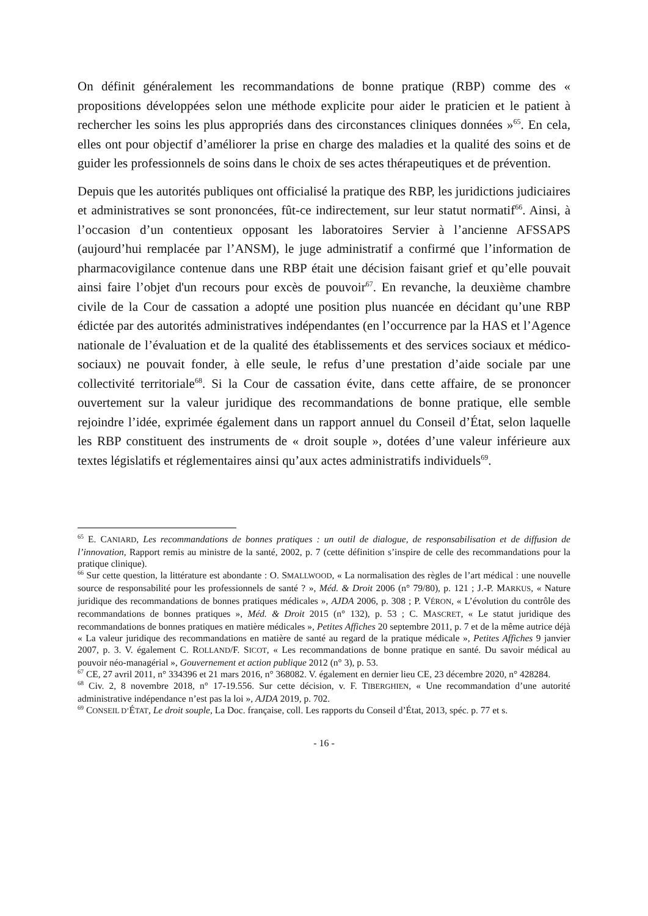On définit généralement les recommandations de bonne pratique (RBP) comme des « propositions développées selon une méthode explicite pour aider le praticien et le patient à rechercher les soins les plus appropriés dans des circonstances cliniques données »<sup>65</sup>. En cela, elles ont pour objectif d’améliorer la prise en charge des maladies et la qualité des soins et de guider les professionnels de soins dans le choix de ses actes thérapeutiques et de prévention.
Depuis que les autorités publiques ont officialisé la pratique des RBP, les juridictions judiciaires et administratives se sont prononcées, fût-ce indirectement, sur leur statut normatif<sup>66</sup>. Ainsi, à l’occasion d’un contentieux opposant les laboratoires Servier à l’ancienne AFSSAPS (aujourd’hui remplacée par l’ANSM), le juge administratif a confirmé que l’information de pharmacovigilance contenue dans une RBP était une décision faisant grief et qu’elle pouvait ainsi faire l’objet d'un recours pour excès de pouvoir<sup>67</sup>. En revanche, la deuxième chambre civile de la Cour de cassation a adopté une position plus nuancée en décidant qu’une RBP édictée par des autorités administratives indépendantes (en l’occurrence par la HAS et l’Agence nationale de l’évaluation et de la qualité des établissements et des services sociaux et médico-sociaux) ne pouvait fonder, à elle seule, le refus d’une prestation d’aide sociale par une collectivité territoriale<sup>68</sup>. Si la Cour de cassation évite, dans cette affaire, de se prononcer ouvertement sur la valeur juridique des recommandations de bonne pratique, elle semble rejoindre l’idée, exprimée également dans un rapport annuel du Conseil d’État, selon laquelle les RBP constituent des instruments de « droit souple », dotées d’une valeur inférieure aux textes législatifs et réglementaires ainsi qu’aux actes administratifs individuels<sup>69</sup>.
<sup>65</sup> E. CANIARD, Les recommandations de bonnes pratiques : un outil de dialogue, de responsabilisation et de diffusion de l’innovation, Rapport remis au ministre de la santé, 2002, p. 7 (cette définition s’inspire de celle des recommandations pour la pratique clinique).
<sup>66</sup> Sur cette question, la littérature est abondante : O. SMALLWOOD, « La normalisation des règles de l’art médical : une nouvelle source de responsabilité pour les professionnels de santé ? », Méd. & Droit 2006 (n° 79/80), p. 121 ; J.-P. MARKUS, « Nature juridique des recommandations de bonnes pratiques médicales », AJDA 2006, p. 308 ; P. VÉRON, « L’évolution du contrôle des recommandations de bonnes pratiques », Méd. & Droit 2015 (n° 132), p. 53 ; C. MASCRET, « Le statut juridique des recommandations de bonnes pratiques en matière médicales », Petites Affiches 20 septembre 2011, p. 7 et de la même autrice déjà « La valeur juridique des recommandations en matière de santé au regard de la pratique médicale », Petites Affiches 9 janvier 2007, p. 3. V. également C. ROLLAND/F. SICOT, « Les recommandations de bonne pratique en santé. Du savoir médical au pouvoir néo-managérial », Gouvernement et action publique 2012 (n° 3), p. 53.
<sup>67</sup> CE, 27 avril 2011, n° 334396 et 21 mars 2016, n° 368082. V. également en dernier lieu CE, 23 décembre 2020, n° 428284.
<sup>68</sup> Civ. 2, 8 novembre 2018, n° 17-19.556. Sur cette décision, v. F. TIBERGHIEN, « Une recommandation d’une autorité administrative indépendance n’est pas la loi », AJDA 2019, p. 702.
<sup>69</sup> CONSEIL D’ÉTAT, Le droit souple, La Doc. française, coll. Les rapports du Conseil d’État, 2013, spéc. p. 77 et s.
- 16 -